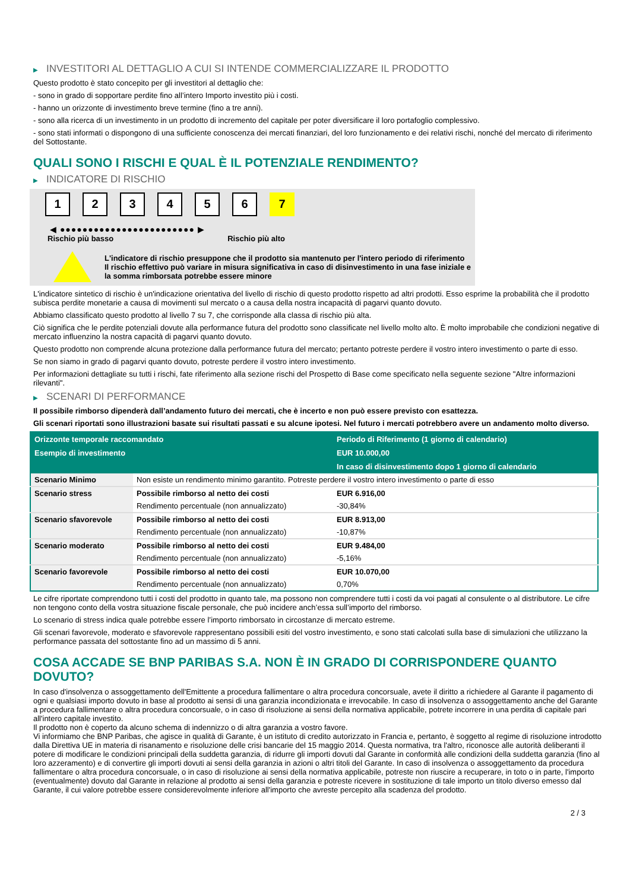▶ INVESTITORI AL DETTAGLIO A CUI SI INTENDE COMMERCIALIZZARE IL PRODOTTO
Questo prodotto è stato concepito per gli investitori al dettaglio che:
- sono in grado di sopportare perdite fino all’intero Importo investito più i costi.
- hanno un orizzonte di investimento breve termine (fino a tre anni).
- sono alla ricerca di un investimento in un prodotto di incremento del capitale per poter diversificare il loro portafoglio complessivo.
- sono stati informati o dispongono di una sufficiente conoscenza dei mercati finanziari, del loro funzionamento e dei relativi rischi, nonché del mercato di riferimento del Sottostante.
QUALI SONO I RISCHI E QUAL È IL POTENZIALE RENDIMENTO?
▶ INDICATORE DI RISCHIO
1 2 3 4 5 6 7
◀ ●●●●●●●●●●●●●●●●●●●●●●●● ▶
Rischio più basso Rischio più alto
L'indicatore di rischio presuppone che il prodotto sia mantenuto per l'intero periodo di riferimento
Il rischio effettivo può variare in misura significativa in caso di disinvestimento in una fase iniziale e la somma rimborsata potrebbe essere minore
L'indicatore sintetico di rischio è un'indicazione orientativa del livello di rischio di questo prodotto rispetto ad altri prodotti. Esso esprime la probabilità che il prodotto subisca perdite monetarie a causa di movimenti sul mercato o a causa della nostra incapacità di pagarvi quanto dovuto.
Abbiamo classificato questo prodotto al livello 7 su 7, che corrisponde alla classa di rischio più alta.
Ciò significa che le perdite potenziali dovute alla performance futura del prodotto sono classificate nel livello molto alto. È molto improbabile che condizioni negative di mercato influenzino la nostra capacità di pagarvi quanto dovuto.
Questo prodotto non comprende alcuna protezione dalla performance futura del mercato; pertanto potreste perdere il vostro intero investimento o parte di esso.
Se non siamo in grado di pagarvi quanto dovuto, potreste perdere il vostro intero investimento.
Per informazioni dettagliate su tutti i rischi, fate riferimento alla sezione rischi del Prospetto di Base come specificato nella seguente sezione "Altre informazioni rilevanti".
▶ SCENARI DI PERFORMANCE
Il possibile rimborso dipenderà dall’andamento futuro dei mercati, che è incerto e non può essere previsto con esattezza.
Gli scenari riportati sono illustrazioni basate sui risultati passati e su alcune ipotesi. Nel futuro i mercati potrebbero avere un andamento molto diverso.
| Orizzonte temporale raccomandato | | Periodo di Riferimento (1 giorno di calendario) |
| --- | --- | --- |
| Esempio di investimento | | EUR 10.000,00 |
| | | In caso di disinvestimento dopo 1 giorno di calendario |
| Scenario Minimo | Non esiste un rendimento minimo garantito. Potreste perdere il vostro intero investimento o parte di esso | |
| Scenario stress | Possibile rimborso al netto dei costi | EUR 6.916,00 |
| | Rendimento percentuale (non annualizzato) | -30,84% |
| Scenario sfavorevole | Possibile rimborso al netto dei costi | EUR 8.913,00 |
| | Rendimento percentuale (non annualizzato) | -10,87% |
| Scenario moderato | Possibile rimborso al netto dei costi | EUR 9.484,00 |
| | Rendimento percentuale (non annualizzato) | -5,16% |
| Scenario favorevole | Possibile rimborso al netto dei costi | EUR 10.070,00 |
| | Rendimento percentuale (non annualizzato) | 0,70% |
Le cifre riportate comprendono tutti i costi del prodotto in quanto tale, ma possono non comprendere tutti i costi da voi pagati al consulente o al distributore. Le cifre non tengono conto della vostra situazione fiscale personale, che può incidere anch’essa sull’importo del rimborso.
Lo scenario di stress indica quale potrebbe essere l’importo rimborsato in circostanze di mercato estreme.
Gli scenari favorevole, moderato e sfavorevole rappresentano possibili esiti del vostro investimento, e sono stati calcolati sulla base di simulazioni che utilizzano la performance passata del sottostante fino ad un massimo di 5 anni.
COSA ACCADE SE BNP PARIBAS S.A. NON È IN GRADO DI CORRISPONDERE QUANTO DOVUTO?
In caso d'insolvenza o assoggettamento dell'Emittente a procedura fallimentare o altra procedura concorsuale, avete il diritto a richiedere al Garante il pagamento di ogni e qualsiasi importo dovuto in base al prodotto ai sensi di una garanzia incondizionata e irrevocabile. In caso di insolvenza o assoggettamento anche del Garante a procedura fallimentare o altra procedura concorsuale, o in caso di risoluzione ai sensi della normativa applicabile, potrete incorrere in una perdita di capitale pari all'intero capitale investito.
Il prodotto non è coperto da alcuno schema di indennizzo o di altra garanzia a vostro favore.
Vi informiamo che BNP Paribas, che agisce in qualità di Garante, è un istituto di credito autorizzato in Francia e, pertanto, è soggetto al regime di risoluzione introdotto dalla Direttiva UE in materia di risanamento e risoluzione delle crisi bancarie del 15 maggio 2014. Questa normativa, tra l'altro, riconosce alle autorità deliberanti il potere di modificare le condizioni principali della suddetta garanzia, di ridurre gli importi dovuti dal Garante in conformità alle condizioni della suddetta garanzia (fino al loro azzeramento) e di convertire gli importi dovuti ai sensi della garanzia in azioni o altri titoli del Garante. In caso di insolvenza o assoggettamento da procedura fallimentare o altra procedura concorsuale, o in caso di risoluzione ai sensi della normativa applicabile, potreste non riuscire a recuperare, in toto o in parte, l'importo (eventualmente) dovuto dal Garante in relazione al prodotto ai sensi della garanzia e potreste ricevere in sostituzione di tale importo un titolo diverso emesso dal Garante, il cui valore potrebbe essere considerevolmente inferiore all'importo che avreste percepito alla scadenza del prodotto.
2 / 3